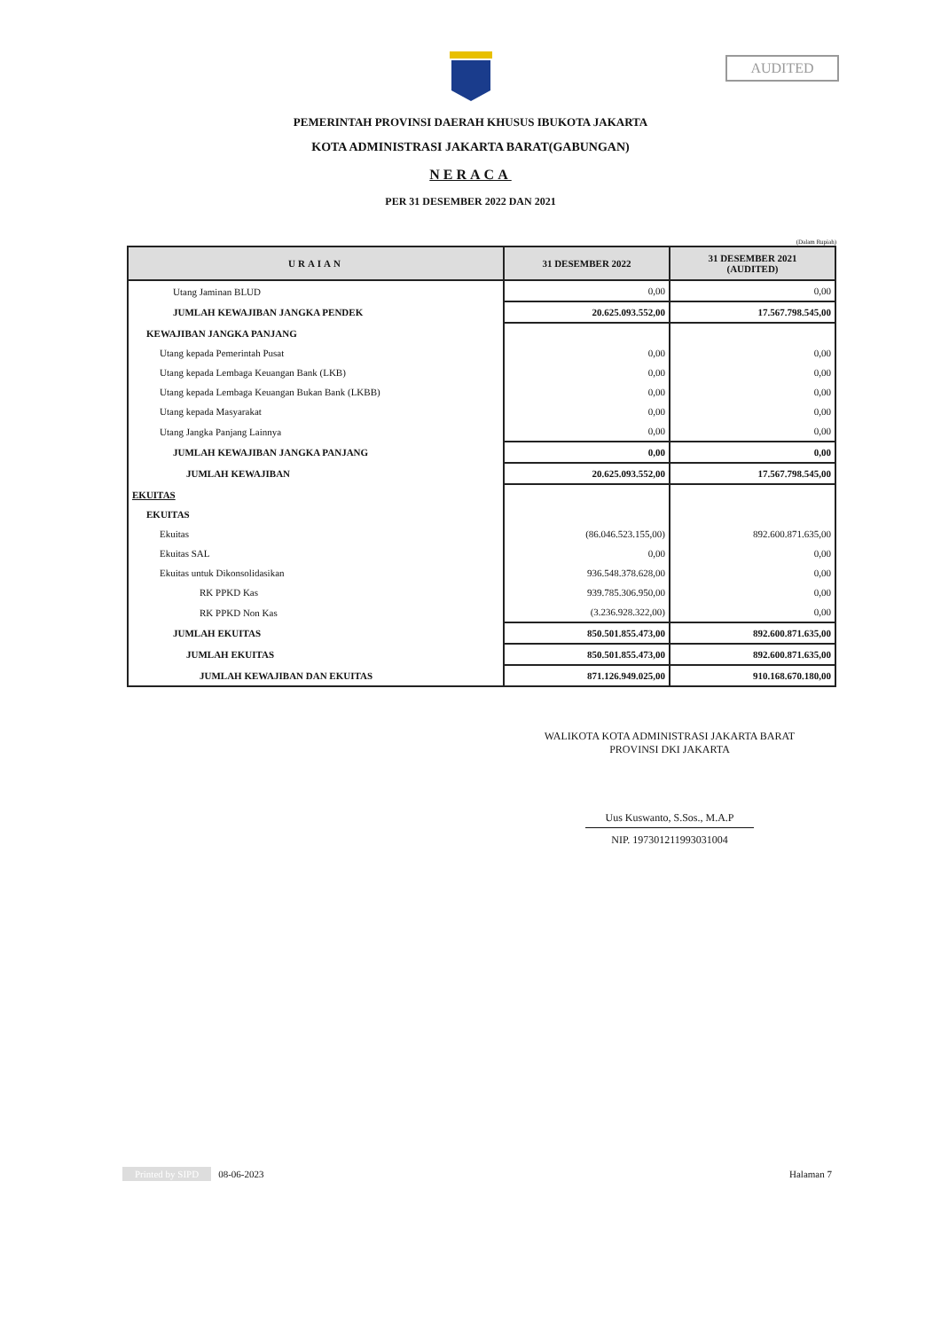AUDITED
PEMERINTAH PROVINSI DAERAH KHUSUS IBUKOTA JAKARTA
KOTA ADMINISTRASI JAKARTA BARAT(GABUNGAN)
NERACA
PER 31 DESEMBER 2022 DAN 2021
(Dalam Rupiah)
| URAIAN | 31 DESEMBER 2022 | 31 DESEMBER 2021 (AUDITED) |
| --- | --- | --- |
| Utang Jaminan BLUD | 0,00 | 0,00 |
| JUMLAH KEWAJIBAN JANGKA PENDEK | 20.625.093.552,00 | 17.567.798.545,00 |
| KEWAJIBAN JANGKA PANJANG | | |
| Utang kepada Pemerintah Pusat | 0,00 | 0,00 |
| Utang kepada Lembaga Keuangan Bank (LKB) | 0,00 | 0,00 |
| Utang kepada Lembaga Keuangan Bukan Bank (LKBB) | 0,00 | 0,00 |
| Utang kepada Masyarakat | 0,00 | 0,00 |
| Utang Jangka Panjang Lainnya | 0,00 | 0,00 |
| JUMLAH KEWAJIBAN JANGKA PANJANG | 0,00 | 0,00 |
| JUMLAH KEWAJIBAN | 20.625.093.552,00 | 17.567.798.545,00 |
| EKUITAS | | |
| EKUITAS | | |
| Ekuitas | (86.046.523.155,00) | 892.600.871.635,00 |
| Ekuitas SAL | 0,00 | 0,00 |
| Ekuitas untuk Dikonsolidasikan | 936.548.378.628,00 | 0,00 |
| RK PPKD Kas | 939.785.306.950,00 | 0,00 |
| RK PPKD Non Kas | (3.236.928.322,00) | 0,00 |
| JUMLAH EKUITAS | 850.501.855.473,00 | 892.600.871.635,00 |
| JUMLAH EKUITAS | 850.501.855.473,00 | 892.600.871.635,00 |
| JUMLAH KEWAJIBAN DAN EKUITAS | 871.126.949.025,00 | 910.168.670.180,00 |
WALIKOTA KOTA ADMINISTRASI JAKARTA BARAT
PROVINSI DKI JAKARTA
Uus Kuswanto, S.Sos., M.A.P
NIP. 197301211993031004
Printed by SIPD 08-06-2023 Halaman 7